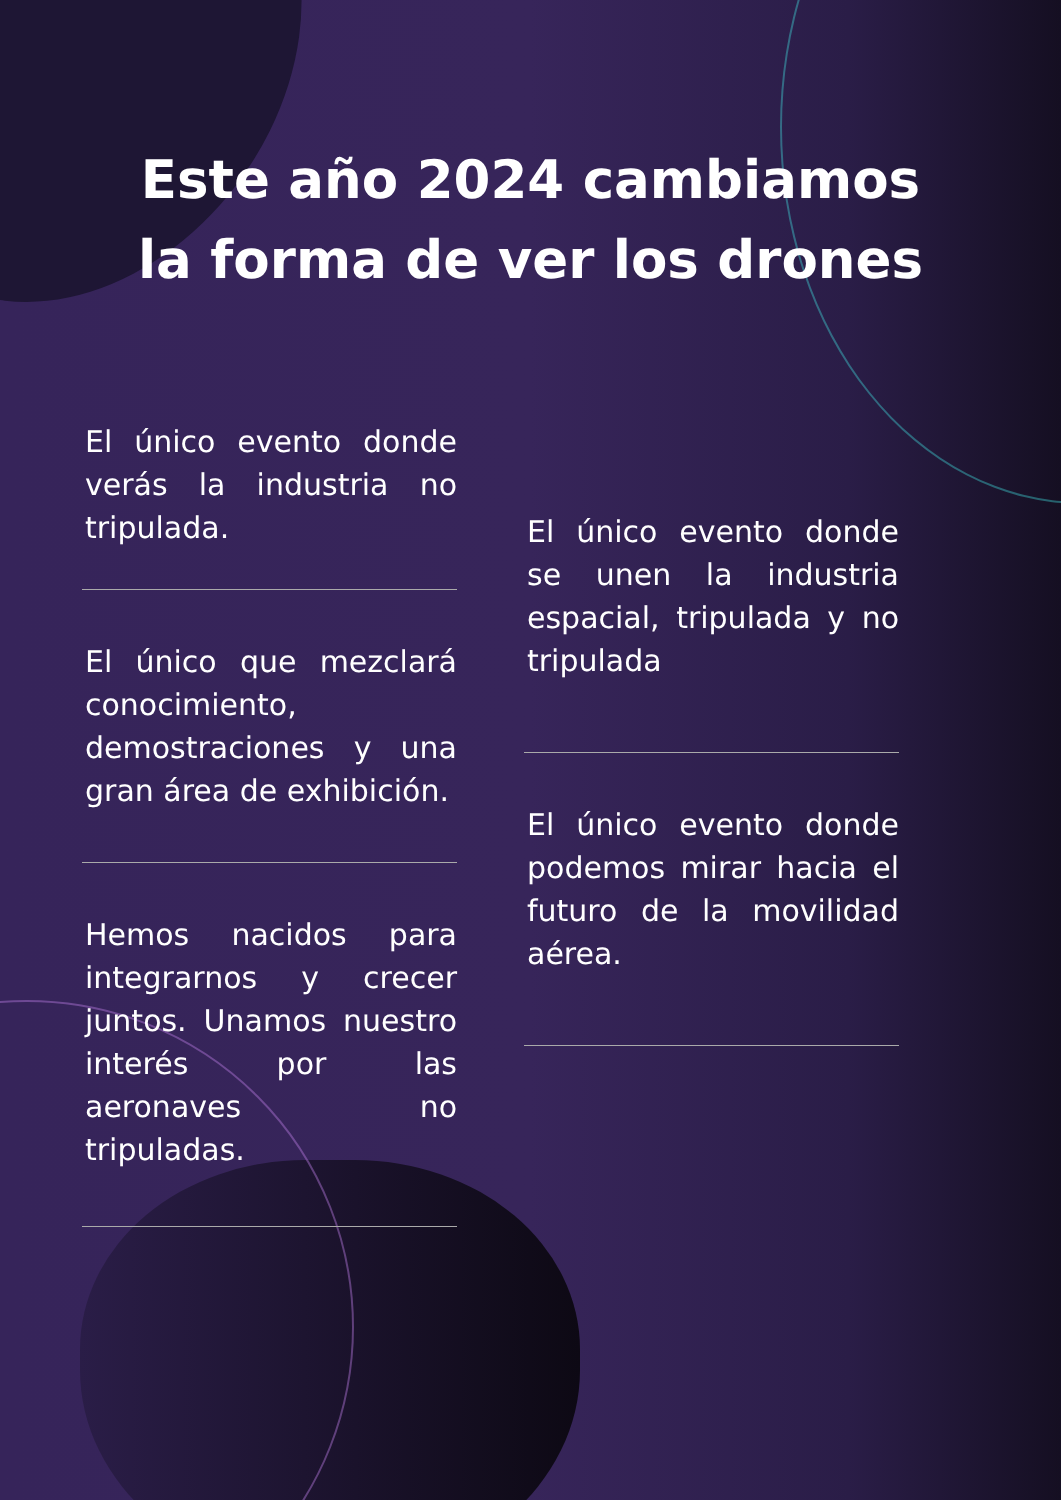Este año 2024 cambiamos
la forma de ver los drones
El único evento donde verás la industria no tripulada.
El único que mezclará conocimiento, demostraciones y una gran área de exhibición.
Hemos nacidos para integrarnos y crecer juntos. Unamos nuestro interés por las aeronaves no tripuladas.
El único evento donde se unen la industria espacial, tripulada y no tripulada
El único evento donde podemos mirar hacia el futuro de la movilidad aérea.